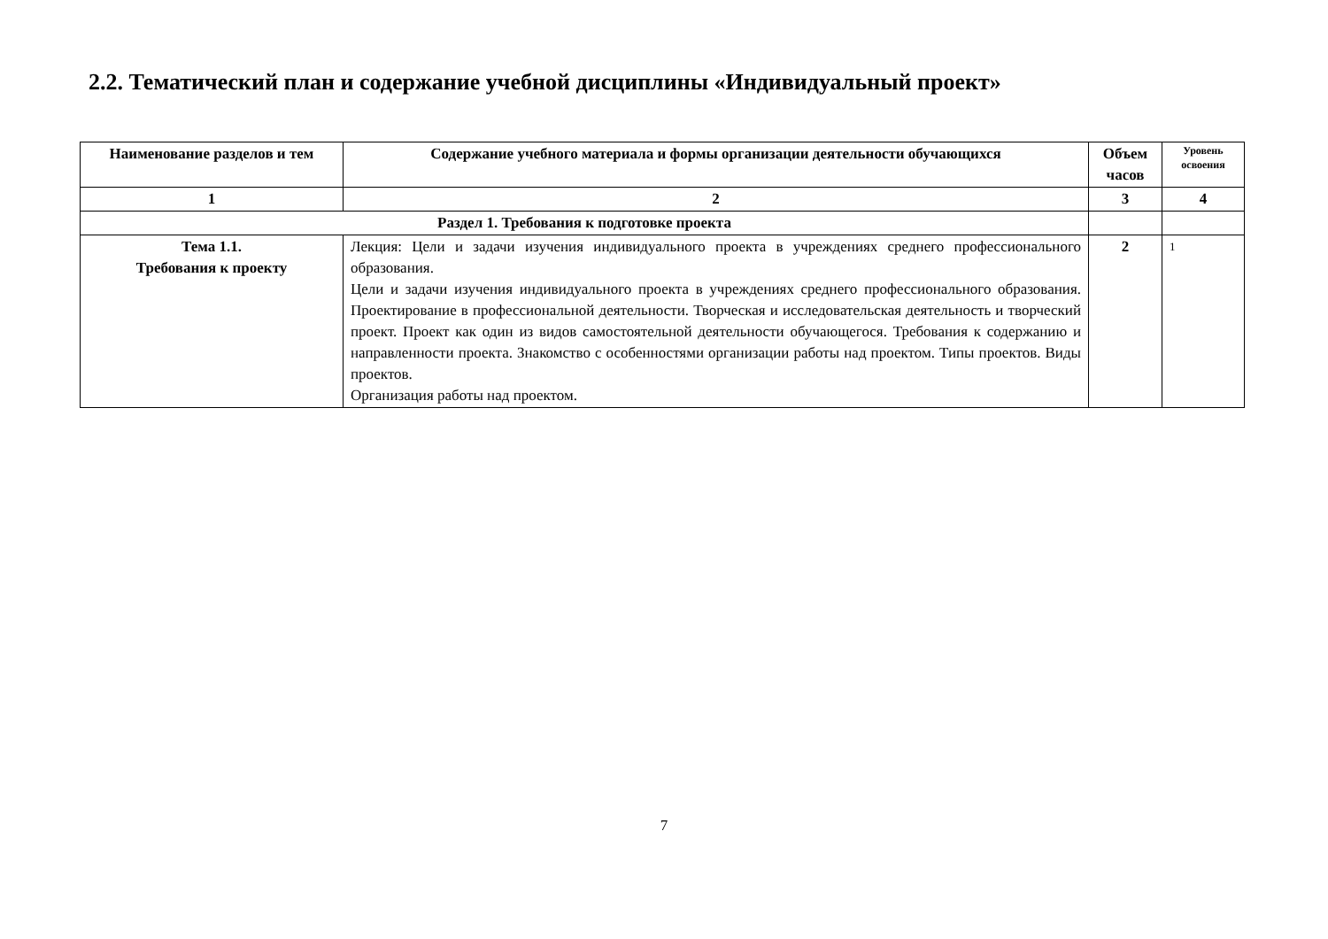2.2. Тематический план и содержание учебной дисциплины «Индивидуальный проект»
| Наименование разделов и тем | Содержание учебного материала и формы организации деятельности обучающихся | Объем часов | Уровень освоения |
| --- | --- | --- | --- |
| 1 | 2 | 3 | 4 |
| Раздел 1. Требования к подготовке проекта | | | |
| Тема 1.1. Требования к проекту | Лекция: Цели и задачи изучения индивидуального проекта в учреждениях среднего профессионального образования. Цели и задачи изучения индивидуального проекта в учреждениях среднего профессионального образования. Проектирование в профессиональной деятельности. Творческая и исследовательская деятельность и творческий проект. Проект как один из видов самостоятельной деятельности обучающегося. Требования к содержанию и направленности проекта. Знакомство с особенностями организации работы над проектом. Типы проектов. Виды проектов. Организация работы над проектом. | 2 | 1 |
7